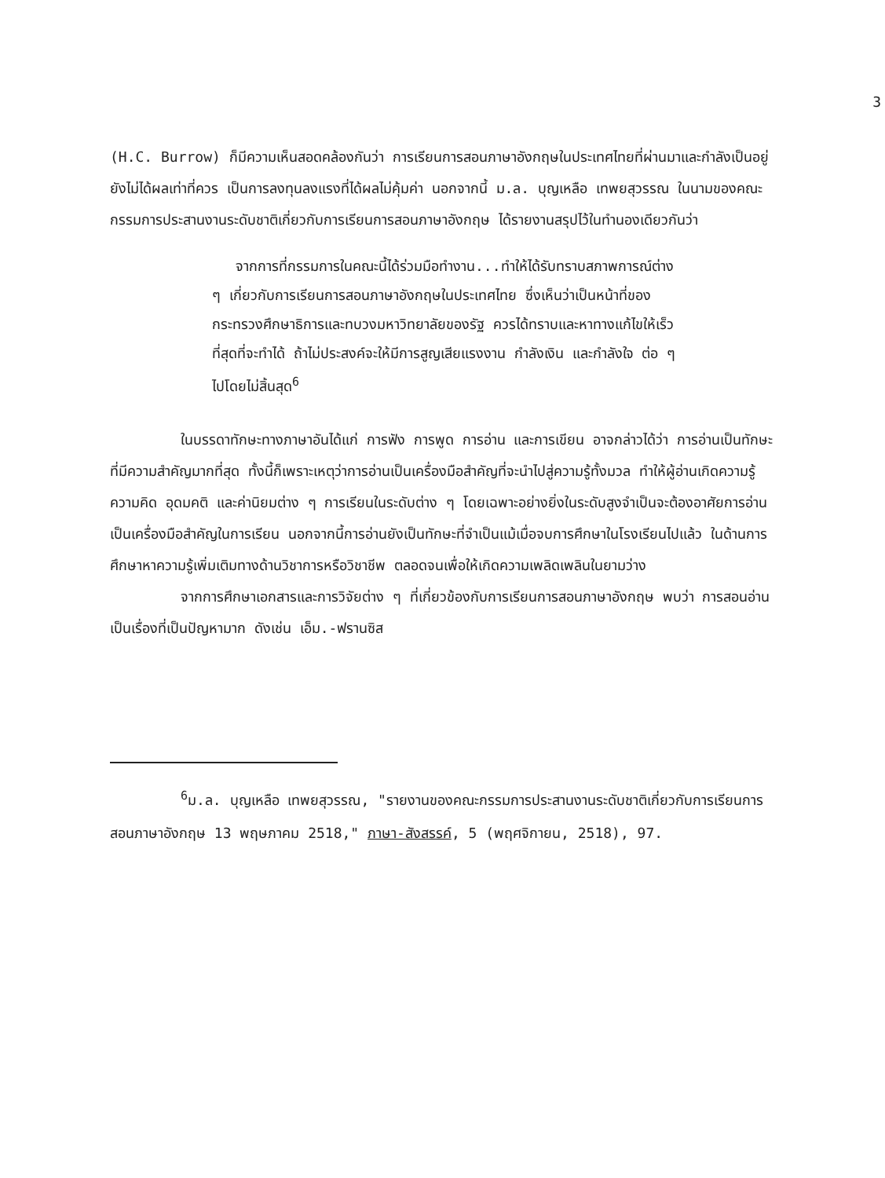3
(H.C. Burrow) ก็มีความเห็นสอดคล้องกันว่า การเรียนการสอนภาษาอังกฤษในประเทศไทยที่ผ่านมาและกำลังเป็นอยู่ยังไม่ได้ผลเท่าที่ควร เป็นการลงทุนลงแรงที่ได้ผลไม่คุ้มค่า นอกจากนี้ ม.ล. บุญเหลือ เทพยสุวรรณ ในนามของคณะกรรมการประสานงานระดับชาติเกี่ยวกับการเรียนการสอนภาษาอังกฤษ ได้รายงานสรุปไว้ในทำนองเดียวกันว่า
จากการที่กรรมการในคณะนี้ได้ร่วมมือทำงาน...ทำให้ได้รับทราบสภาพการณ์ต่าง ๆ เกี่ยวกับการเรียนการสอนภาษาอังกฤษในประเทศไทย ซึ่งเห็นว่าเป็นหน้าที่ของกระทรวงศึกษาธิการและทบวงมหาวิทยาลัยของรัฐ ควรได้ทราบและหาทางแก้ไขให้เร็วที่สุดที่จะทำได้ ถ้าไม่ประสงค์จะให้มีการสูญเสียแรงงาน กำลังเงิน และกำลังใจ ต่อ ๆ ไปโดยไม่สิ้นสุด<sup>6</sup>
ในบรรดาทักษะทางภาษาอันได้แก่ การฟัง การพูด การอ่าน และการเขียน อาจกล่าวได้ว่า การอ่านเป็นทักษะที่มีความสำคัญมากที่สุด ทั้งนี้ก็เพราะเหตุว่าการอ่านเป็นเครื่องมือสำคัญที่จะนำไปสู่ความรู้ทั้งมวล ทำให้ผู้อ่านเกิดความรู้ ความคิด อุดมคติ และค่านิยมต่าง ๆ การเรียนในระดับต่าง ๆ โดยเฉพาะอย่างยิ่งในระดับสูงจำเป็นจะต้องอาศัยการอ่านเป็นเครื่องมือสำคัญในการเรียน นอกจากนี้การอ่านยังเป็นทักษะที่จำเป็นแม้เมื่อจบการศึกษาในโรงเรียนไปแล้ว ในด้านการศึกษาหาความรู้เพิ่มเติมทางด้านวิชาการหรือวิชาชีพ ตลอดจนเพื่อให้เกิดความเพลิดเพลินในยามว่าง
จากการศึกษาเอกสารและการวิจัยต่าง ๆ ที่เกี่ยวข้องกับการเรียนการสอนภาษาอังกฤษ พบว่า การสอนอ่านเป็นเรื่องที่เป็นปัญหามาก ดังเช่น เอ็ม.-ฟรานซิส
<sup>6</sup> ม.ล. บุญเหลือ เทพยสุวรรณ, "รายงานของคณะกรรมการประสานงานระดับชาติเกี่ยวกับการเรียนการสอนภาษาอังกฤษ 13 พฤษภาคม 2518," ภาษา-สังสรรค์, 5 (พฤศจิกายน, 2518), 97.